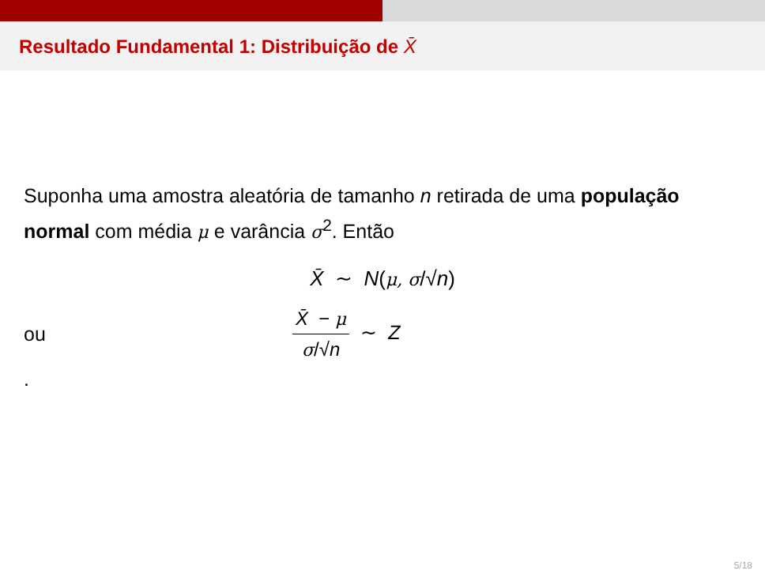Resultado Fundamental 1: Distribuição de X̄
Suponha uma amostra aleatória de tamanho n retirada de uma população normal com média μ e varância σ<sup>2</sup>. Então
X̄ ∼ N(μ, σ/√n)
ou
X̄ − μ
σ/√n
∼ Z
.
5/18